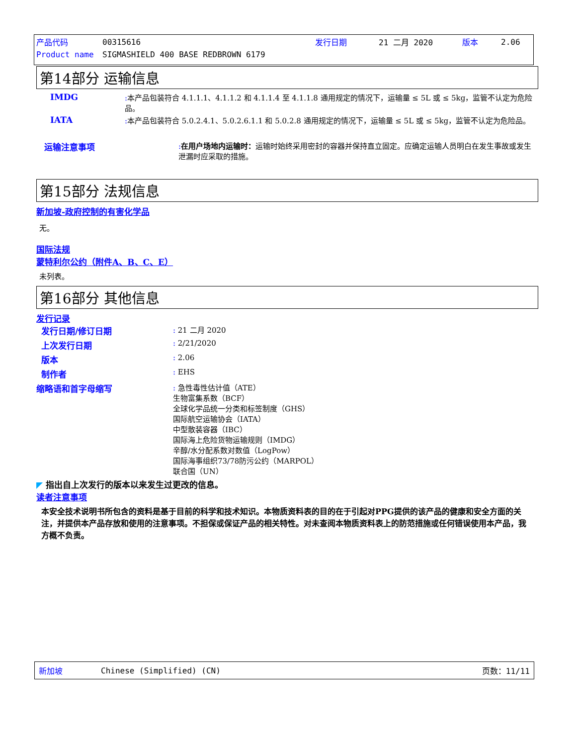| 产品代码 | 00315616 | 发行日期 | 21 二月 2020 | 版本 | 2.06 |
| Product name | SIGMASHIELD 400 BASE REDBROWN 6179 | | | | |
第14部分 运输信息
IMDG : 本产品包装符合 4.1.1.1、4.1.1.2 和 4.1.1.4 至 4.1.1.8 通用规定的情况下，运输量 ≤ 5L 或 ≤ 5kg，监管不认定为危险品。
IATA : 本产品包装符合 5.0.2.4.1、5.0.2.6.1.1 和 5.0.2.8 通用规定的情况下，运输量 ≤ 5L 或 ≤ 5kg，监管不认定为危险品。
运输注意事项 : 在用户场地内运输时：运输时始终采用密封的容器并保持直立固定。应确定运输人员明白在发生事故或发生泄漏时应采取的措施。
第15部分 法规信息
新加坡-政府控制的有害化学品
无。
国际法规
蒙特利尔公约（附件A、B、C、E）
未列表。
第16部分 其他信息
发行记录
发行日期/修订日期 : 21 二月 2020
上次发行日期 : 2/21/2020
版本 : 2.06
制作者 : EHS
缩略语和首字母缩写 : 急性毒性估计值（ATE）
生物富集系数（BCF）
全球化学品统一分类和标签制度（GHS）
国际航空运输协会（IATA）
中型散装容器（IBC）
国际海上危险货物运输规则（IMDG）
辛醇/水分配系数对数值（LogPow）
国际海事组织73/78防污公约（MARPOL）
联合国（UN）
◤ 指出自上次发行的版本以来发生过更改的信息。
读者注意事项
本安全技术说明书所包含的资料是基于目前的科学和技术知识。本物质资料表的目的在于引起对PPG提供的该产品的健康和安全方面的关注，并提供本产品存放和使用的注意事项。不担保或保证产品的相关特性。对未查阅本物质资料表上的防范措施或任何错误使用本产品，我方概不负责。
新加坡 Chinese (Simplified) (CN) 页数：11/11